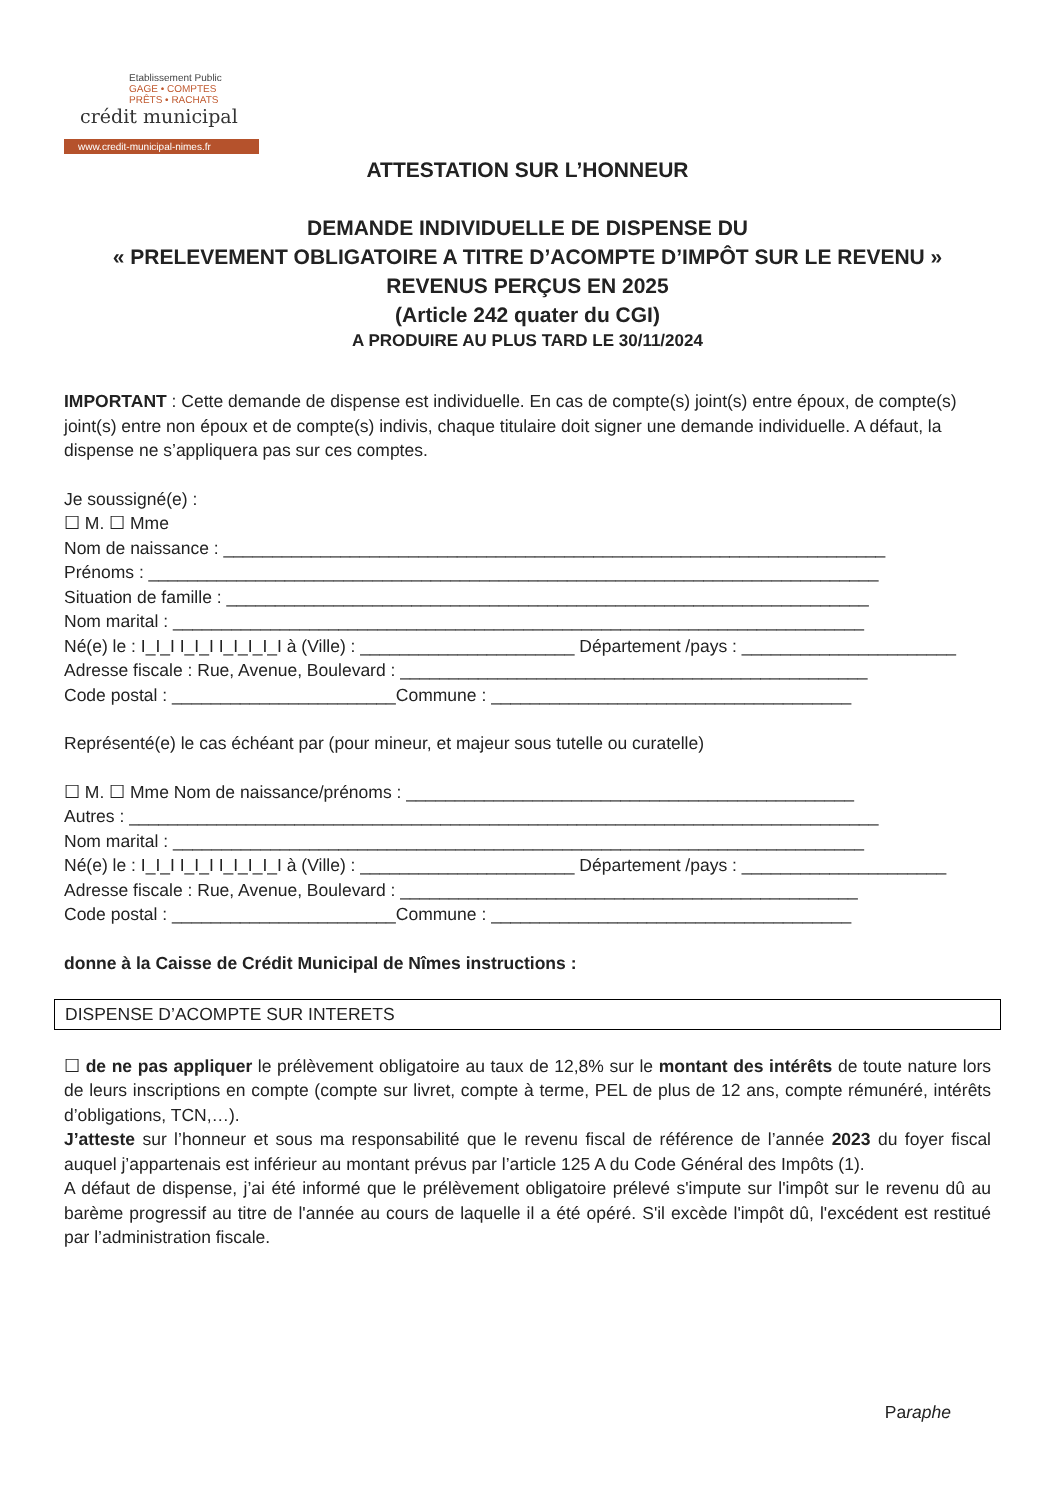Etablissement Public
GAGE • COMPTES
PRÊTS • RACHATS
crédit municipal
www.credit-municipal-nimes.fr
ATTESTATION SUR L’HONNEUR
DEMANDE INDIVIDUELLE DE DISPENSE DU
« PRELEVEMENT OBLIGATOIRE A TITRE D’ACOMPTE D’IMPÔT SUR LE REVENU »
REVENUS PERÇUS EN 2025
(Article 242 quater du CGI)
A PRODUIRE AU PLUS TARD LE 30/11/2024
IMPORTANT : Cette demande de dispense est individuelle. En cas de compte(s) joint(s) entre époux, de compte(s) joint(s) entre non époux et de compte(s) indivis, chaque titulaire doit signer une demande individuelle. A défaut, la dispense ne s’appliquera pas sur ces comptes.
Je soussigné(e) :
☐ M. ☐ Mme
Nom de naissance : ____________________________________________________________________
Prénoms : ___________________________________________________________________________
Situation de famille : __________________________________________________________________
Nom marital : _______________________________________________________________________
Né(e) le : I_I_I I_I_I I_I_I_I_I à (Ville) : ______________________ Département /pays : ______________________
Adresse fiscale : Rue, Avenue, Boulevard : ________________________________________________
Code postal : _______________________Commune : _____________________________________
Représenté(e) le cas échéant par (pour mineur, et majeur sous tutelle ou curatelle)
☐ M. ☐ Mme Nom de naissance/prénoms : ______________________________________________
Autres : _____________________________________________________________________________
Nom marital : _______________________________________________________________________
Né(e) le : I_I_I I_I_I I_I_I_I_I à (Ville) : ______________________ Département /pays : _____________________
Adresse fiscale : Rue, Avenue, Boulevard : _______________________________________________
Code postal : _______________________Commune : _____________________________________
donne à la Caisse de Crédit Municipal de Nîmes instructions :
DISPENSE D’ACOMPTE SUR INTERETS
☐ de ne pas appliquer le prélèvement obligatoire au taux de 12,8% sur le montant des intérêts de toute nature lors de leurs inscriptions en compte (compte sur livret, compte à terme, PEL de plus de 12 ans, compte rémunéré, intérêts d’obligations, TCN,…).
J’atteste sur l’honneur et sous ma responsabilité que le revenu fiscal de référence de l’année 2023 du foyer fiscal auquel j’appartenais est inférieur au montant prévus par l’article 125 A du Code Général des Impôts (1).
A défaut de dispense, j’ai été informé que le prélèvement obligatoire prélevé s'impute sur l'impôt sur le revenu dû au barème progressif au titre de l'année au cours de laquelle il a été opéré. S'il excède l'impôt dû, l'excédent est restitué par l’administration fiscale.
Paraphe